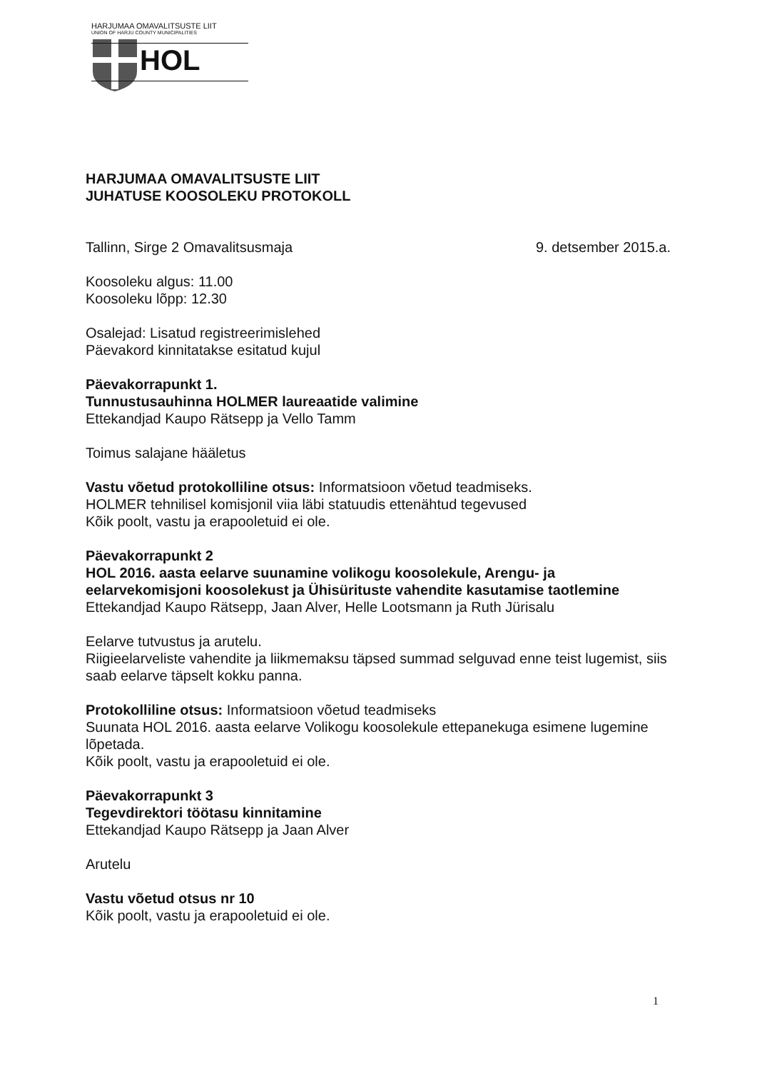HARJUMAA OMAVALITSUSTE LIIT
UNION OF HARJU COUNTY MUNICIPALITIES
HOL
HARJUMAA OMAVALITSUSTE LIIT
JUHATUSE KOOSOLEKU PROTOKOLL
Tallinn, Sirge 2 Omavalitsusmaja 9. detsember 2015.a.
Koosoleku algus: 11.00
Koosoleku lõpp: 12.30
Osalejad: Lisatud registreerimislehed
Päevakord kinnitatakse esitatud kujul
Päevakorrapunkt 1.
Tunnustusauhinna HOLMER laureaatide valimine
Ettekandjad Kaupo Rätsepp ja Vello Tamm
Toimus salajane hääletus
Vastu võetud protokolliline otsus: Informatsioon võetud teadmiseks.
HOLMER tehnilisel komisjonil viia läbi statuudis ettenähtud tegevused
Kõik poolt, vastu ja erapooletuid ei ole.
Päevakorrapunkt 2
HOL 2016. aasta eelarve suunamine volikogu koosolekule, Arengu- ja eelarvekomisjoni koosolekust ja Ühisürituste vahendite kasutamise taotlemine
Ettekandjad Kaupo Rätsepp, Jaan Alver, Helle Lootsmann ja Ruth Jürisalu
Eelarve tutvustus ja arutelu.
Riigieelarveliste vahendite ja liikmemaksu täpsed summad selguvad enne teist lugemist, siis saab eelarve täpselt kokku panna.
Protokolliline otsus: Informatsioon võetud teadmiseks
Suunata HOL 2016. aasta eelarve Volikogu koosolekule ettepanekuga esimene lugemine lõpetada.
Kõik poolt, vastu ja erapooletuid ei ole.
Päevakorrapunkt 3
Tegevdirektori töötasu kinnitamine
Ettekandjad Kaupo Rätsepp ja Jaan Alver
Arutelu
Vastu võetud otsus nr 10
Kõik poolt, vastu ja erapooletuid ei ole.
1